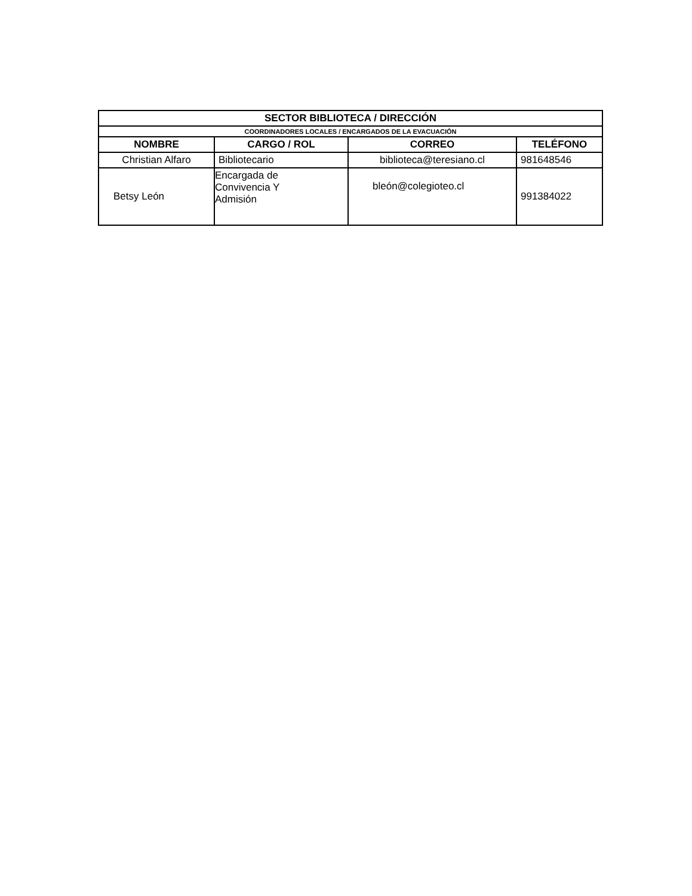| SECTOR BIBLIOTECA / DIRECCIÓN | | | |
| --- | --- | --- | --- |
| COORDINADORES LOCALES / ENCARGADOS DE LA EVACUACIÓN | | | |
| NOMBRE | CARGO / ROL | CORREO | TELÉFONO |
| Christian Alfaro | Bibliotecario | biblioteca@teresiano.cl | 981648546 |
| Betsy León | Encargada de Convivencia Y Admisión | bleón@colegioteo.cl | 991384022 |